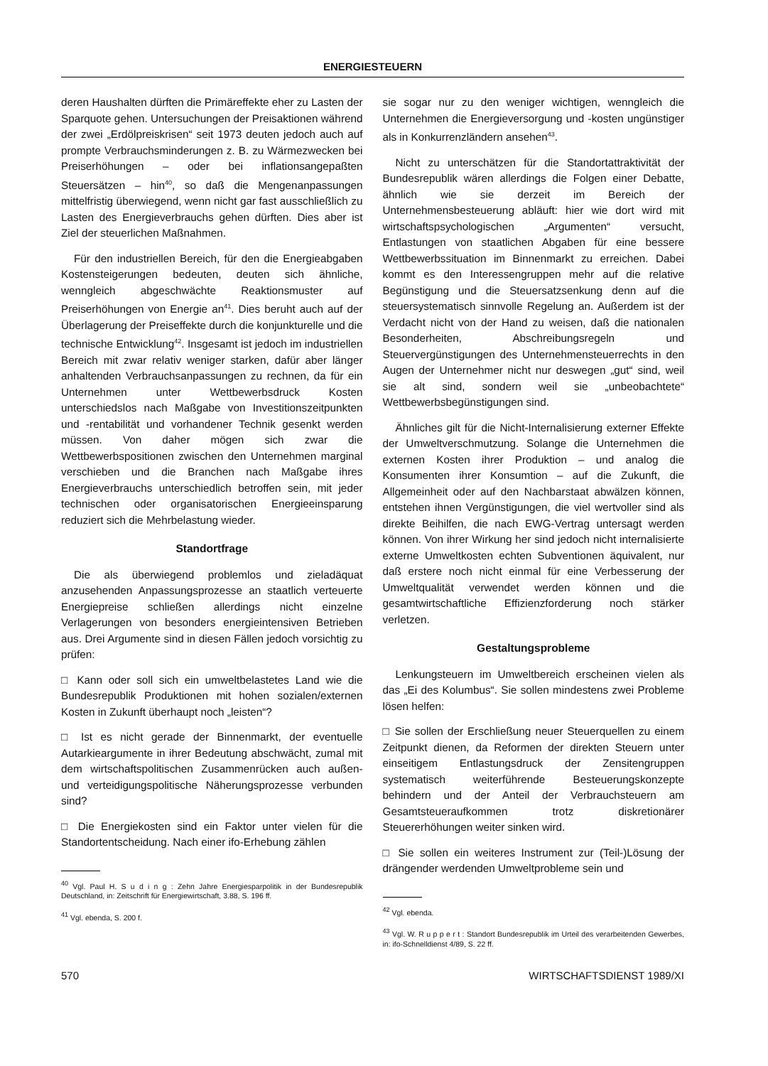ENERGIESTEUERN
deren Haushalten dürften die Primäreffekte eher zu Lasten der Sparquote gehen. Untersuchungen der Preisaktionen während der zwei „Erdölpreiskrisen“ seit 1973 deuten jedoch auch auf prompte Verbrauchsminderungen z. B. zu Wärmezwecken bei Preiserhöhungen – oder bei inflationsangepaßten Steuersätzen – hin<sup>40</sup>, so daß die Mengenanpassungen mittelfristig überwiegend, wenn nicht gar fast ausschließlich zu Lasten des Energieverbrauchs gehen dürften. Dies aber ist Ziel der steuerlichen Maßnahmen.
Für den industriellen Bereich, für den die Energieabgaben Kostensteigerungen bedeuten, deuten sich ähnliche, wenngleich abgeschwächte Reaktionsmuster auf Preiserhöhungen von Energie an<sup>41</sup>. Dies beruht auch auf der Überlagerung der Preiseffekte durch die konjunkturelle und die technische Entwicklung<sup>42</sup>. Insgesamt ist jedoch im industriellen Bereich mit zwar relativ weniger starken, dafür aber länger anhaltenden Verbrauchsanpassungen zu rechnen, da für ein Unternehmen unter Wettbewerbsdruck Kosten unterschiedslos nach Maßgabe von Investitionszeitpunkten und -rentabilität und vorhandener Technik gesenkt werden müssen. Von daher mögen sich zwar die Wettbewerbspositionen zwischen den Unternehmen marginal verschieben und die Branchen nach Maßgabe ihres Energieverbrauchs unterschiedlich betroffen sein, mit jeder technischen oder organisatorischen Energieeinsparung reduziert sich die Mehrbelastung wieder.
Standortfrage
Die als überwiegend problemlos und zieladäquat anzusehenden Anpassungsprozesse an staatlich verteuerte Energiepreise schließen allerdings nicht einzelne Verlagerungen von besonders energieintensiven Betrieben aus. Drei Argumente sind in diesen Fällen jedoch vorsichtig zu prüfen:
□ Kann oder soll sich ein umweltbelastetes Land wie die Bundesrepublik Produktionen mit hohen sozialen/externen Kosten in Zukunft überhaupt noch „leisten“?
□ Ist es nicht gerade der Binnenmarkt, der eventuelle Autarkieargumente in ihrer Bedeutung abschwächt, zumal mit dem wirtschaftspolitischen Zusammenrücken auch außen- und verteidigungspolitische Näherungsprozesse verbunden sind?
□ Die Energiekosten sind ein Faktor unter vielen für die Standortentscheidung. Nach einer ifo-Erhebung zählen
<sup>40</sup> Vgl. Paul H. S u d i n g : Zehn Jahre Energiesparpolitik in der Bundesrepublik Deutschland, in: Zeitschrift für Energiewirtschaft, 3.88, S. 196 ff.
<sup>41</sup> Vgl. ebenda, S. 200 f.
sie sogar nur zu den weniger wichtigen, wenngleich die Unternehmen die Energieversorgung und -kosten ungünstiger als in Konkurrenzländern ansehen<sup>43</sup>.
Nicht zu unterschätzen für die Standortattraktivität der Bundesrepublik wären allerdings die Folgen einer Debatte, ähnlich wie sie derzeit im Bereich der Unternehmensbesteuerung abläuft: hier wie dort wird mit wirtschaftspsychologischen „Argumenten“ versucht, Entlastungen von staatlichen Abgaben für eine bessere Wettbewerbssituation im Binnenmarkt zu erreichen. Dabei kommt es den Interessengruppen mehr auf die relative Begünstigung und die Steuersatzsenkung denn auf die steuersystematisch sinnvolle Regelung an. Außerdem ist der Verdacht nicht von der Hand zu weisen, daß die nationalen Besonderheiten, Abschreibungsregeln und Steuervergünstigungen des Unternehmensteuerrechts in den Augen der Unternehmer nicht nur deswegen „gut“ sind, weil sie alt sind, sondern weil sie „unbeobachtete“ Wettbewerbsbegünstigungen sind.
Ähnliches gilt für die Nicht-Internalisierung externer Effekte der Umweltverschmutzung. Solange die Unternehmen die externen Kosten ihrer Produktion – und analog die Konsumenten ihrer Konsumtion – auf die Zukunft, die Allgemeinheit oder auf den Nachbarstaat abwälzen können, entstehen ihnen Vergünstigungen, die viel wertvoller sind als direkte Beihilfen, die nach EWG-Vertrag untersagt werden können. Von ihrer Wirkung her sind jedoch nicht internalisierte externe Umweltkosten echten Subventionen äquivalent, nur daß erstere noch nicht einmal für eine Verbesserung der Umweltqualität verwendet werden können und die gesamtwirtschaftliche Effizienzforderung noch stärker verletzen.
Gestaltungsprobleme
Lenkungsteuern im Umweltbereich erscheinen vielen als das „Ei des Kolumbus“. Sie sollen mindestens zwei Probleme lösen helfen:
□ Sie sollen der Erschließung neuer Steuerquellen zu einem Zeitpunkt dienen, da Reformen der direkten Steuern unter einseitigem Entlastungsdruck der Zensitengruppen systematisch weiterführende Besteuerungskonzepte behindern und der Anteil der Verbrauchsteuern am Gesamtsteueraufkommen trotz diskretionärer Steuererhöhungen weiter sinken wird.
□ Sie sollen ein weiteres Instrument zur (Teil-)Lösung der drängender werdenden Umweltprobleme sein und
<sup>42</sup> Vgl. ebenda.
<sup>43</sup> Vgl. W. R u p p e r t : Standort Bundesrepublik im Urteil des verarbeitenden Gewerbes, in: ifo-Schnelldienst 4/89, S. 22 ff.
570 WIRTSCHAFTSDIENST 1989/XI